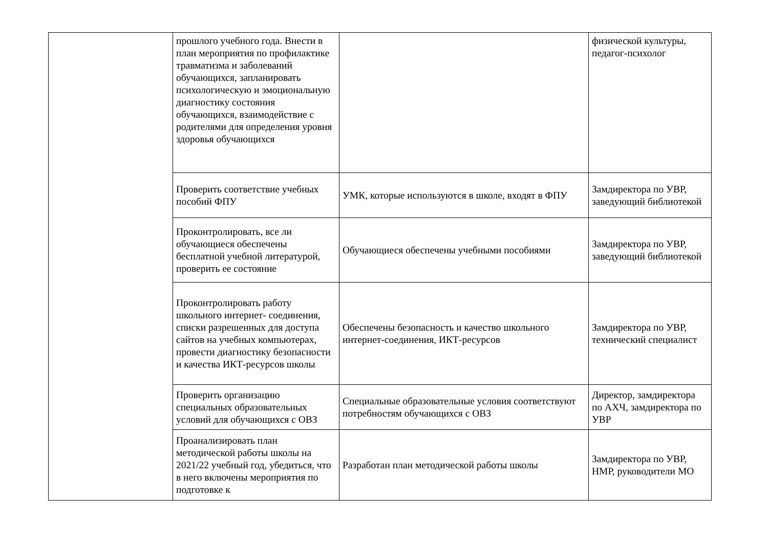| | прошлого учебного года. Внести в план мероприятия по профилактике травматизма и заболеваний обучающихся, запланировать психологическую и эмоциональную диагностику состояния обучающихся, взаимодействие с родителями для определения уровня здоровья обучающихся | | физической культуры, педагог-психолог |
| | Проверить соответствие учебных пособий ФПУ | УМК, которые используются в школе, входят в ФПУ | Замдиректора по УВР, заведующий библиотекой |
| | Проконтролировать, все ли обучающиеся обеспечены бесплатной учебной литературой, проверить ее состояние | Обучающиеся обеспечены учебными пособиями | Замдиректора по УВР, заведующий библиотекой |
| | Проконтролировать работу школьного интернет- соединения, списки разрешенных для доступа сайтов на учебных компьютерах, провести диагностику безопасности и качества ИКТ-ресурсов школы | Обеспечены безопасность и качество школьного интернет-соединения, ИКТ-ресурсов | Замдиректора по УВР, технический специалист |
| | Проверить организацию специальных образовательных условий для обучающихся с ОВЗ | Специальные образовательные условия соответствуют потребностям обучающихся с ОВЗ | Директор, замдиректора по АХЧ, замдиректора по УВР |
| | Проанализировать план методической работы школы на 2021/22 учебный год, убедиться, что в него включены мероприятия по подготовке к | Разработан план методической работы школы | Замдиректора по УВР, НМР, руководители МО |